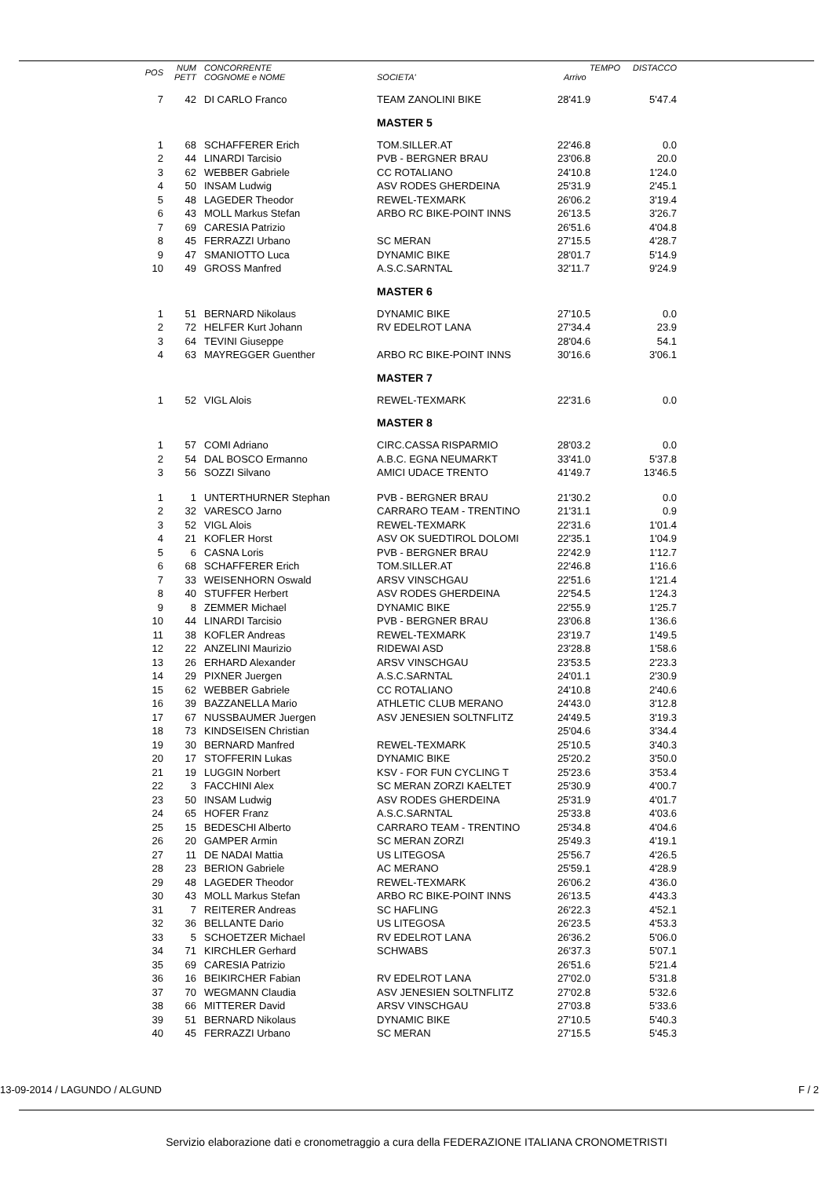| POS | NUM PETT | CONCORRENTE COGNOME e NOME | SOCIETA' | TEMPO Arrivo | DISTACCO |
| --- | --- | --- | --- | --- | --- |
| 7 | 42 | DI CARLO Franco | TEAM ZANOLINI BIKE | 28'41.9 | 5'47.4 |
| | | | MASTER 5 | | |
| 1 | 68 | SCHAFFERER Erich | TOM.SILLER.AT | 22'46.8 | 0.0 |
| 2 | 44 | LINARDI Tarcisio | PVB - BERGNER BRAU | 23'06.8 | 20.0 |
| 3 | 62 | WEBBER Gabriele | CC ROTALIANO | 24'10.8 | 1'24.0 |
| 4 | 50 | INSAM Ludwig | ASV RODES GHERDEINA | 25'31.9 | 2'45.1 |
| 5 | 48 | LAGEDER Theodor | REWEL-TEXMARK | 26'06.2 | 3'19.4 |
| 6 | 43 | MOLL Markus Stefan | ARBO RC BIKE-POINT INNS | 26'13.5 | 3'26.7 |
| 7 | 69 | CARESIA Patrizio | | 26'51.6 | 4'04.8 |
| 8 | 45 | FERRAZZI Urbano | SC MERAN | 27'15.5 | 4'28.7 |
| 9 | 47 | SMANIOTTO Luca | DYNAMIC BIKE | 28'01.7 | 5'14.9 |
| 10 | 49 | GROSS Manfred | A.S.C.SARNTAL | 32'11.7 | 9'24.9 |
| | | | MASTER 6 | | |
| 1 | 51 | BERNARD Nikolaus | DYNAMIC BIKE | 27'10.5 | 0.0 |
| 2 | 72 | HELFER Kurt Johann | RV EDELROT LANA | 27'34.4 | 23.9 |
| 3 | 64 | TEVINI Giuseppe | | 28'04.6 | 54.1 |
| 4 | 63 | MAYREGGER Guenther | ARBO RC BIKE-POINT INNS | 30'16.6 | 3'06.1 |
| | | | MASTER 7 | | |
| 1 | 52 | VIGL Alois | REWEL-TEXMARK | 22'31.6 | 0.0 |
| | | | MASTER 8 | | |
| 1 | 57 | COMI Adriano | CIRC.CASSA RISPARMIO | 28'03.2 | 0.0 |
| 2 | 54 | DAL BOSCO Ermanno | A.B.C. EGNA NEUMARKT | 33'41.0 | 5'37.8 |
| 3 | 56 | SOZZI Silvano | AMICI UDACE TRENTO | 41'49.7 | 13'46.5 |
| 1 | 1 | UNTERTHURNER Stephan | PVB - BERGNER BRAU | 21'30.2 | 0.0 |
| 2 | 32 | VARESCO Jarno | CARRARO TEAM - TRENTINO | 21'31.1 | 0.9 |
| 3 | 52 | VIGL Alois | REWEL-TEXMARK | 22'31.6 | 1'01.4 |
| 4 | 21 | KOFLER Horst | ASV OK SUEDTIROL DOLOMI | 22'35.1 | 1'04.9 |
| 5 | 6 | CASNA Loris | PVB - BERGNER BRAU | 22'42.9 | 1'12.7 |
| 6 | 68 | SCHAFFERER Erich | TOM.SILLER.AT | 22'46.8 | 1'16.6 |
| 7 | 33 | WEISENHORN Oswald | ARSV VINSCHGAU | 22'51.6 | 1'21.4 |
| 8 | 40 | STUFFER Herbert | ASV RODES GHERDEINA | 22'54.5 | 1'24.3 |
| 9 | 8 | ZEMMER Michael | DYNAMIC BIKE | 22'55.9 | 1'25.7 |
| 10 | 44 | LINARDI Tarcisio | PVB - BERGNER BRAU | 23'06.8 | 1'36.6 |
| 11 | 38 | KOFLER Andreas | REWEL-TEXMARK | 23'19.7 | 1'49.5 |
| 12 | 22 | ANZELINI Maurizio | RIDEWAI ASD | 23'28.8 | 1'58.6 |
| 13 | 26 | ERHARD Alexander | ARSV VINSCHGAU | 23'53.5 | 2'23.3 |
| 14 | 29 | PIXNER Juergen | A.S.C.SARNTAL | 24'01.1 | 2'30.9 |
| 15 | 62 | WEBBER Gabriele | CC ROTALIANO | 24'10.8 | 2'40.6 |
| 16 | 39 | BAZZANELLA Mario | ATHLETIC CLUB MERANO | 24'43.0 | 3'12.8 |
| 17 | 67 | NUSSBAUMER Juergen | ASV JENESIEN SOLTNFLITZ | 24'49.5 | 3'19.3 |
| 18 | 73 | KINDSEISEN Christian | | 25'04.6 | 3'34.4 |
| 19 | 30 | BERNARD Manfred | REWEL-TEXMARK | 25'10.5 | 3'40.3 |
| 20 | 17 | STOFFERIN Lukas | DYNAMIC BIKE | 25'20.2 | 3'50.0 |
| 21 | 19 | LUGGIN Norbert | KSV - FOR FUN CYCLING T | 25'23.6 | 3'53.4 |
| 22 | 3 | FACCHINI Alex | SC MERAN ZORZI KAELTET | 25'30.9 | 4'00.7 |
| 23 | 50 | INSAM Ludwig | ASV RODES GHERDEINA | 25'31.9 | 4'01.7 |
| 24 | 65 | HOFER Franz | A.S.C.SARNTAL | 25'33.8 | 4'03.6 |
| 25 | 15 | BEDESCHI Alberto | CARRARO TEAM - TRENTINO | 25'34.8 | 4'04.6 |
| 26 | 20 | GAMPER Armin | SC MERAN ZORZI | 25'49.3 | 4'19.1 |
| 27 | 11 | DE NADAI Mattia | US LITEGOSA | 25'56.7 | 4'26.5 |
| 28 | 23 | BERION Gabriele | AC MERANO | 25'59.1 | 4'28.9 |
| 29 | 48 | LAGEDER Theodor | REWEL-TEXMARK | 26'06.2 | 4'36.0 |
| 30 | 43 | MOLL Markus Stefan | ARBO RC BIKE-POINT INNS | 26'13.5 | 4'43.3 |
| 31 | 7 | REITERER Andreas | SC HAFLING | 26'22.3 | 4'52.1 |
| 32 | 36 | BELLANTE Dario | US LITEGOSA | 26'23.5 | 4'53.3 |
| 33 | 5 | SCHOETZER Michael | RV EDELROT LANA | 26'36.2 | 5'06.0 |
| 34 | 71 | KIRCHLER Gerhard | SCHWABS | 26'37.3 | 5'07.1 |
| 35 | 69 | CARESIA Patrizio | | 26'51.6 | 5'21.4 |
| 36 | 16 | BEIKIRCHER Fabian | RV EDELROT LANA | 27'02.0 | 5'31.8 |
| 37 | 70 | WEGMANN Claudia | ASV JENESIEN SOLTNFLITZ | 27'02.8 | 5'32.6 |
| 38 | 66 | MITTERER David | ARSV VINSCHGAU | 27'03.8 | 5'33.6 |
| 39 | 51 | BERNARD Nikolaus | DYNAMIC BIKE | 27'10.5 | 5'40.3 |
| 40 | 45 | FERRAZZI Urbano | SC MERAN | 27'15.5 | 5'45.3 |
13-09-2014 / LAGUNDO / ALGUND F / 2
Servizio elaborazione dati e cronometraggio a cura della FEDERAZIONE ITALIANA CRONOMETRISTI